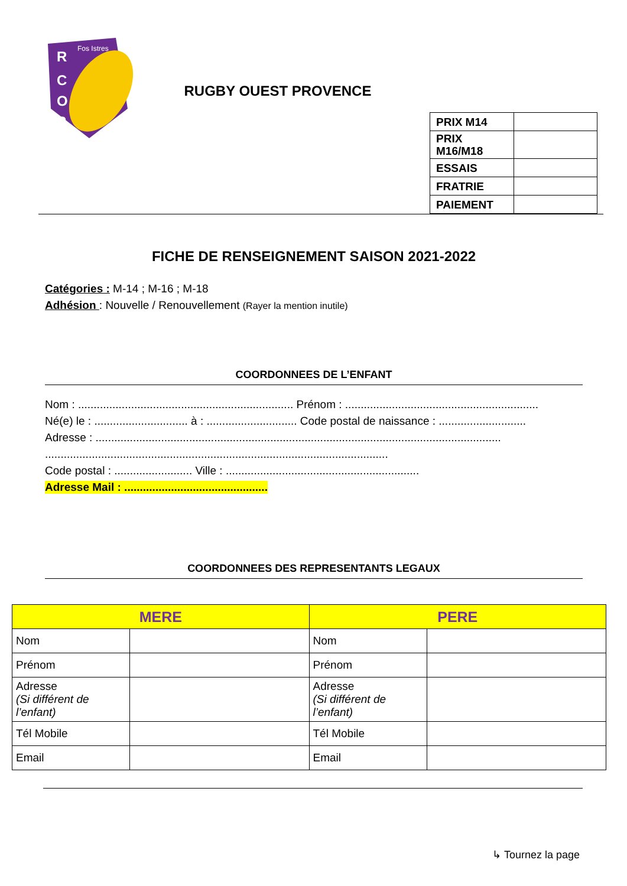R
C
O
P
Fos Istres
RUGBY OUEST PROVENCE
| PRIX M14 | |
| PRIX M16/M18 | |
| ESSAIS | |
| FRATRIE | |
| PAIEMENT | |
FICHE DE RENSEIGNEMENT SAISON 2021-2022
Catégories : M-14 ; M-16 ; M-18
Adhésion : Nouvelle / Renouvellement (Rayer la mention inutile)
COORDONNEES DE L’ENFANT
Nom : ..................................................................... Prénom : ..............................................................
Né(e) le : .............................. à : ............................. Code postal de naissance : ............................
Adresse : ..................................................................................................................................
..............................................................................................................
Code postal : ......................... Ville : ..............................................................
Adresse Mail : ..............................................
COORDONNEES DES REPRESENTANTS LEGAUX
| MERE | | PERE | |
| --- | --- | --- | --- |
| Nom | | Nom | |
| Prénom | | Prénom | |
| Adresse (Si différent de l’enfant) | | Adresse (Si différent de l’enfant) | |
| Tél Mobile | | Tél Mobile | |
| Email | | Email | |
↳ Tournez la page